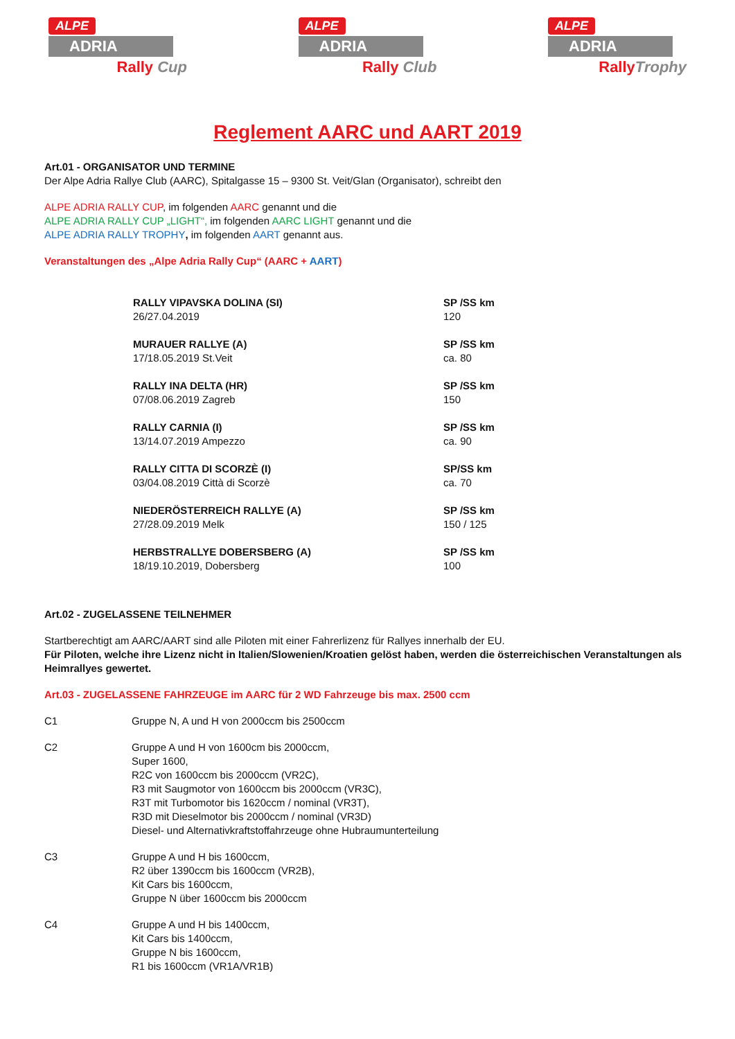ALPE
ADRIA
Rally Cup
ALPE
ADRIA
Rally Club
ALPE
ADRIA
Rally Trophy
Reglement AARC und AART 2019
Art.01 - ORGANISATOR UND TERMINE
Der Alpe Adria Rallye Club (AARC), Spitalgasse 15 – 9300 St. Veit/Glan (Organisator), schreibt den
ALPE ADRIA RALLY CUP, im folgenden AARC genannt und die
ALPE ADRIA RALLY CUP „LIGHT“, im folgenden AARC LIGHT genannt und die
ALPE ADRIA RALLY TROPHY, im folgenden AART genannt aus.
Veranstaltungen des „Alpe Adria Rally Cup“ (AARC + AART)
| RALLY VIPAVSKA DOLINA (SI) 26/27.04.2019 | SP /SS km 120 |
| MURAUER RALLYE (A) 17/18.05.2019 St.Veit | SP /SS km ca. 80 |
| RALLY INA DELTA (HR) 07/08.06.2019 Zagreb | SP /SS km 150 |
| RALLY CARNIA (I) 13/14.07.2019 Ampezzo | SP /SS km ca. 90 |
| RALLY CITTA DI SCORZÈ (I) 03/04.08.2019 Città di Scorzè | SP/SS km ca. 70 |
| NIEDERÖSTERREICH RALLYE (A) 27/28.09.2019 Melk | SP /SS km 150 / 125 |
| HERBSTRALLYE DOBERSBERG (A) 18/19.10.2019, Dobersberg | SP /SS km 100 |
Art.02 - ZUGELASSENE TEILNEHMER
Startberechtigt am AARC/AART sind alle Piloten mit einer Fahrerlizenz für Rallyes innerhalb der EU.
Für Piloten, welche ihre Lizenz nicht in Italien/Slowenien/Kroatien gelöst haben, werden die österreichischen Veranstaltungen als Heimrallyes gewertet.
Art.03 - ZUGELASSENE FAHRZEUGE im AARC für 2 WD Fahrzeuge bis max. 2500 ccm
| C1 | Gruppe N, A und H von 2000ccm bis 2500ccm |
| C2 | Gruppe A und H von 1600cm bis 2000ccm, Super 1600, R2C von 1600ccm bis 2000ccm (VR2C), R3 mit Saugmotor von 1600ccm bis 2000ccm (VR3C), R3T mit Turbomotor bis 1620ccm / nominal (VR3T), R3D mit Dieselmotor bis 2000ccm / nominal (VR3D) Diesel- und Alternativkraftstoffahrzeuge ohne Hubraumunterteilung |
| C3 | Gruppe A und H bis 1600ccm, R2 über 1390ccm bis 1600ccm (VR2B), Kit Cars bis 1600ccm, Gruppe N über 1600ccm bis 2000ccm |
| C4 | Gruppe A und H bis 1400ccm, Kit Cars bis 1400ccm, Gruppe N bis 1600ccm, R1 bis 1600ccm (VR1A/VR1B) |